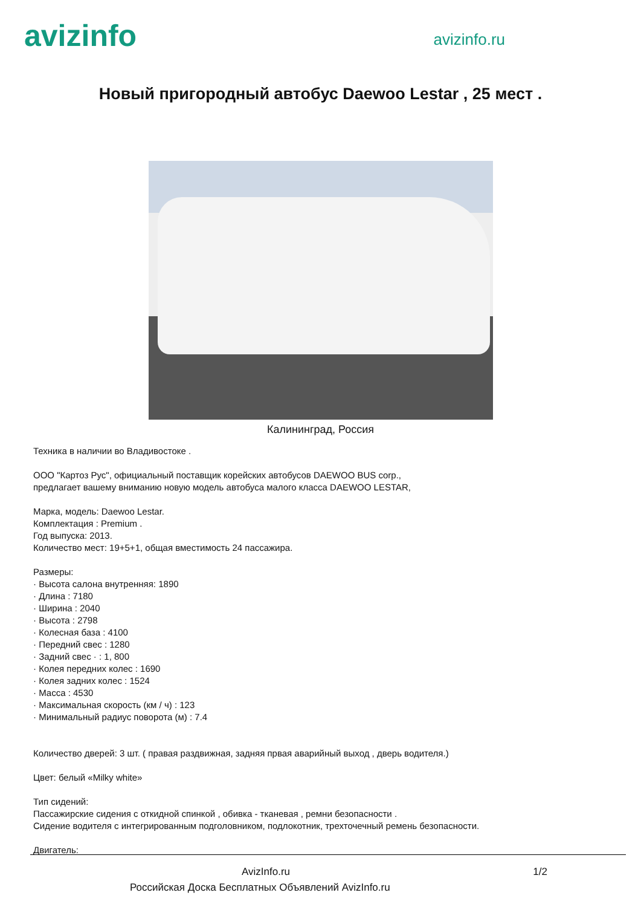avizinfo
avizinfo.ru
Новый пригородный автобус Daewoo Lestar , 25 мест .
Калининград, Россия
Техника в наличии во Владивостоке .
ООО "Картоз Рус", официальный поставщик корейских автобусов DAEWOO BUS corp.,
предлагает вашему вниманию новую модель автобуса малого класса DAEWOO LESTAR,
Марка, модель: Daewoo Lestar.
Комплектация : Premium .
Год выпуска: 2013.
Количество мест: 19+5+1, общая вместимость 24 пассажира.
Размеры:
· Высота салона внутренняя: 1890
· Длина : 7180
· Ширина : 2040
· Высота : 2798
· Колесная база : 4100
· Передний свес : 1280
· Задний свес · : 1, 800
· Колея передних колес : 1690
· Колея задних колес : 1524
· Масса : 4530
· Максимальная скорость (км / ч) : 123
· Минимальный радиус поворота (м) : 7.4
Количество дверей: 3 шт. ( правая раздвижная, задняя првая аварийный выход , дверь водителя.)
Цвет: белый «Milky white»
Тип сидений:
Пассажирские сидения с откидной спинкой , обивка - тканевая , ремни безопасности .
Сидение водителя с интегрированным подголовником, подлокотник, трехточечный ремень безопасности.
Двигатель:
AvizInfo.ru 1/2
Российская Доска Бесплатных Объявлений AvizInfo.ru